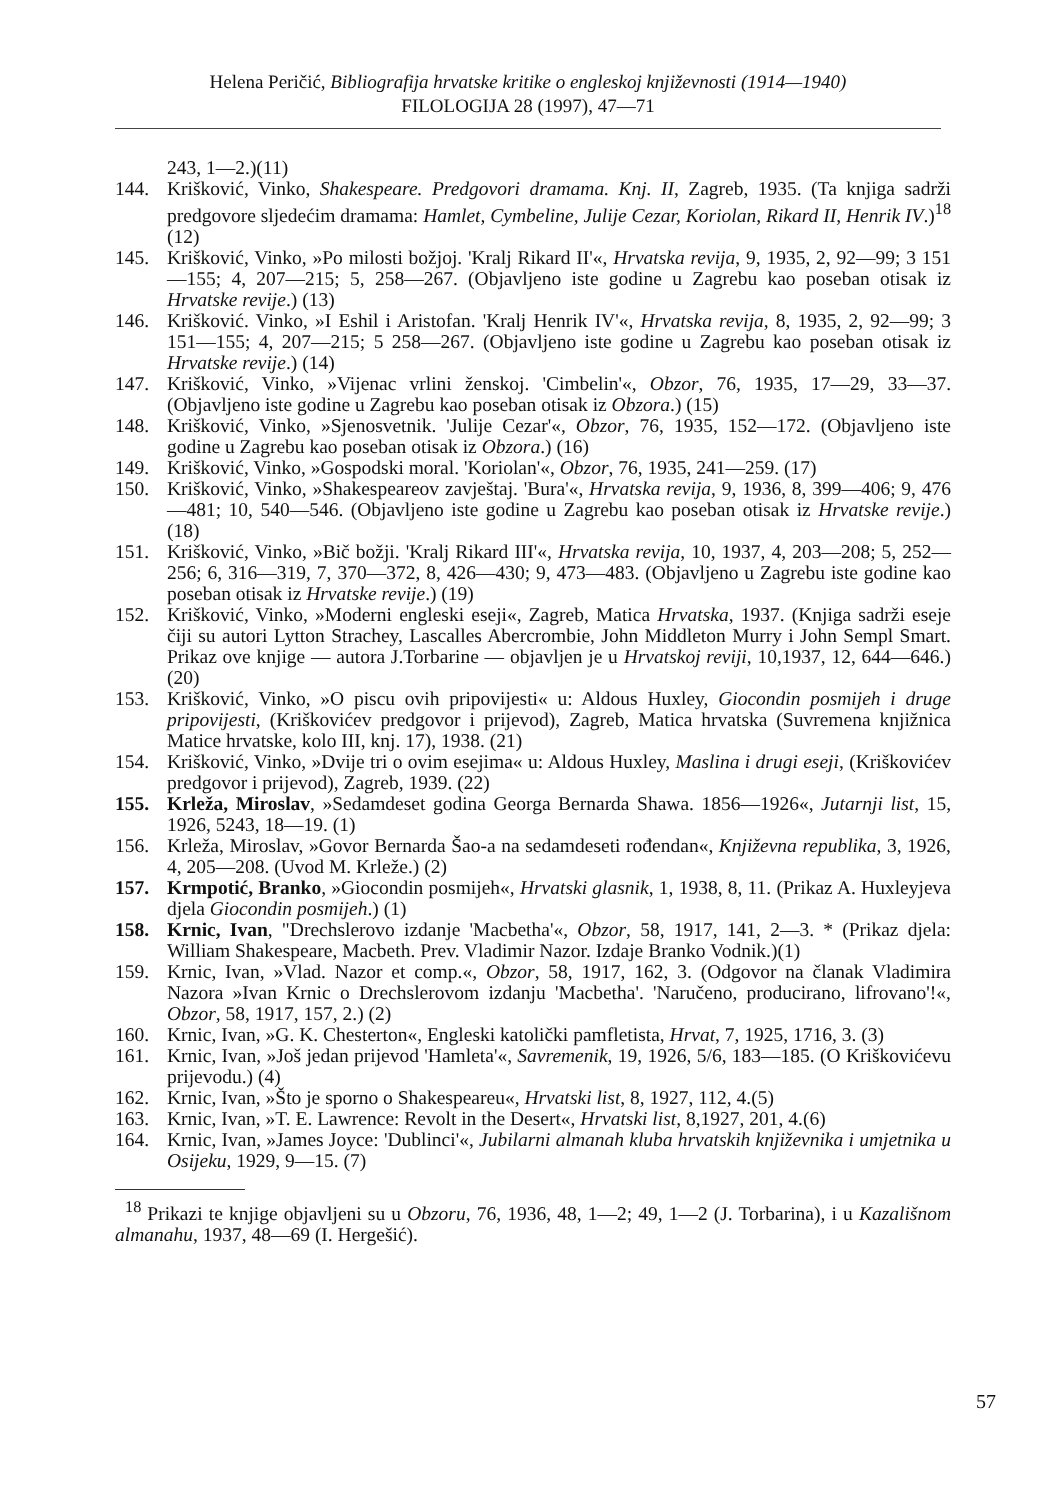Helena Peričić, Bibliografija hrvatske kritike o engleskoj književnosti (1914—1940)
FILOLOGIJA 28 (1997), 47—71
243, 1—2.)(11)
144. Krišković, Vinko, Shakespeare. Predgovori dramama. Knj. II, Zagreb, 1935. (Ta knjiga sadrži predgovore sljedećim dramama: Hamlet, Cymbeline, Julije Cezar, Koriolan, Rikard II, Henrik IV.)<sup>18</sup> (12)
145. Krišković, Vinko, »Po milosti božjoj. 'Kralj Rikard II'«, Hrvatska revija, 9, 1935, 2, 92—99; 3 151—155; 4, 207—215; 5, 258—267. (Objavljeno iste godine u Zagrebu kao poseban otisak iz Hrvatske revije.) (13)
146. Krišković. Vinko, »I Eshil i Aristofan. 'Kralj Henrik IV'«, Hrvatska revija, 8, 1935, 2, 92—99; 3 151—155; 4, 207—215; 5 258—267. (Objavljeno iste godine u Zagrebu kao poseban otisak iz Hrvatske revije.) (14)
147. Krišković, Vinko, »Vijenac vrlini ženskoj. 'Cimbelin'«, Obzor, 76, 1935, 17—29, 33—37. (Objavljeno iste godine u Zagrebu kao poseban otisak iz Obzora.) (15)
148. Krišković, Vinko, »Sjenosvetnik. 'Julije Cezar'«, Obzor, 76, 1935, 152—172. (Objavljeno iste godine u Zagrebu kao poseban otisak iz Obzora.) (16)
149. Krišković, Vinko, »Gospodski moral. 'Koriolan'«, Obzor, 76, 1935, 241—259. (17)
150. Krišković, Vinko, »Shakespeareov zavještaj. 'Bura'«, Hrvatska revija, 9, 1936, 8, 399—406; 9, 476—481; 10, 540—546. (Objavljeno iste godine u Zagrebu kao poseban otisak iz Hrvatske revije.) (18)
151. Krišković, Vinko, »Bič božji. 'Kralj Rikard III'«, Hrvatska revija, 10, 1937, 4, 203—208; 5, 252—256; 6, 316—319, 7, 370—372, 8, 426—430; 9, 473—483. (Objavljeno u Zagrebu iste godine kao poseban otisak iz Hrvatske revije.) (19)
152. Krišković, Vinko, »Moderni engleski eseji«, Zagreb, Matica Hrvatska, 1937. (Knjiga sadrži eseje čiji su autori Lytton Strachey, Lascalles Abercrombie, John Middleton Murry i John Sempl Smart. Prikaz ove knjige — autora J.Torbarine — objavljen je u Hrvatskoj reviji, 10,1937, 12, 644—646.) (20)
153. Krišković, Vinko, »O piscu ovih pripovijesti« u: Aldous Huxley, Giocondin posmijeh i druge pripovijesti, (Kriškovićev predgovor i prijevod), Zagreb, Matica hrvatska (Suvremena knjižnica Matice hrvatske, kolo III, knj. 17), 1938. (21)
154. Krišković, Vinko, »Dvije tri o ovim esejima« u: Aldous Huxley, Maslina i drugi eseji, (Kriškovićev predgovor i prijevod), Zagreb, 1939. (22)
155. Krleža, Miroslav, »Sedamdeset godina Georga Bernarda Shawa. 1856—1926«, Jutarnji list, 15, 1926, 5243, 18—19. (1)
156. Krleža, Miroslav, »Govor Bernarda Šao-a na sedamdeseti rođendan«, Književna republika, 3, 1926, 4, 205—208. (Uvod M. Krleže.) (2)
157. Krmpotić, Branko, »Giocondin posmijeh«, Hrvatski glasnik, 1, 1938, 8, 11. (Prikaz A. Huxleyjeva djela Giocondin posmijeh.) (1)
158. Krnic, Ivan, "Drechslerovo izdanje 'Macbetha'«, Obzor, 58, 1917, 141, 2—3. * (Prikaz djela: William Shakespeare, Macbeth. Prev. Vladimir Nazor. Izdaje Branko Vodnik.)(1)
159. Krnic, Ivan, »Vlad. Nazor et comp.«, Obzor, 58, 1917, 162, 3. (Odgovor na članak Vladimira Nazora »Ivan Krnic o Drechslerovom izdanju 'Macbetha'. 'Naručeno, producirano, lifrovano'!«, Obzor, 58, 1917, 157, 2.) (2)
160. Krnic, Ivan, »G. K. Chesterton«, Engleski katolički pamfletista, Hrvat, 7, 1925, 1716, 3. (3)
161. Krnic, Ivan, »Još jedan prijevod 'Hamleta'«, Savremenik, 19, 1926, 5/6, 183—185. (O Kriškovićevu prijevodu.) (4)
162. Krnic, Ivan, »Što je sporno o Shakespeareu«, Hrvatski list, 8, 1927, 112, 4.(5)
163. Krnic, Ivan, »T. E. Lawrence: Revolt in the Desert«, Hrvatski list, 8,1927, 201, 4.(6)
164. Krnic, Ivan, »James Joyce: 'Dublinci'«, Jubilarni almanah kluba hrvatskih književnika i umjetnika u Osijeku, 1929, 9—15. (7)
<sup>18</sup> Prikazi te knjige objavljeni su u Obzoru, 76, 1936, 48, 1—2; 49, 1—2 (J. Torbarina), i u Kazališnom almanahu, 1937, 48—69 (I. Hergešić).
57